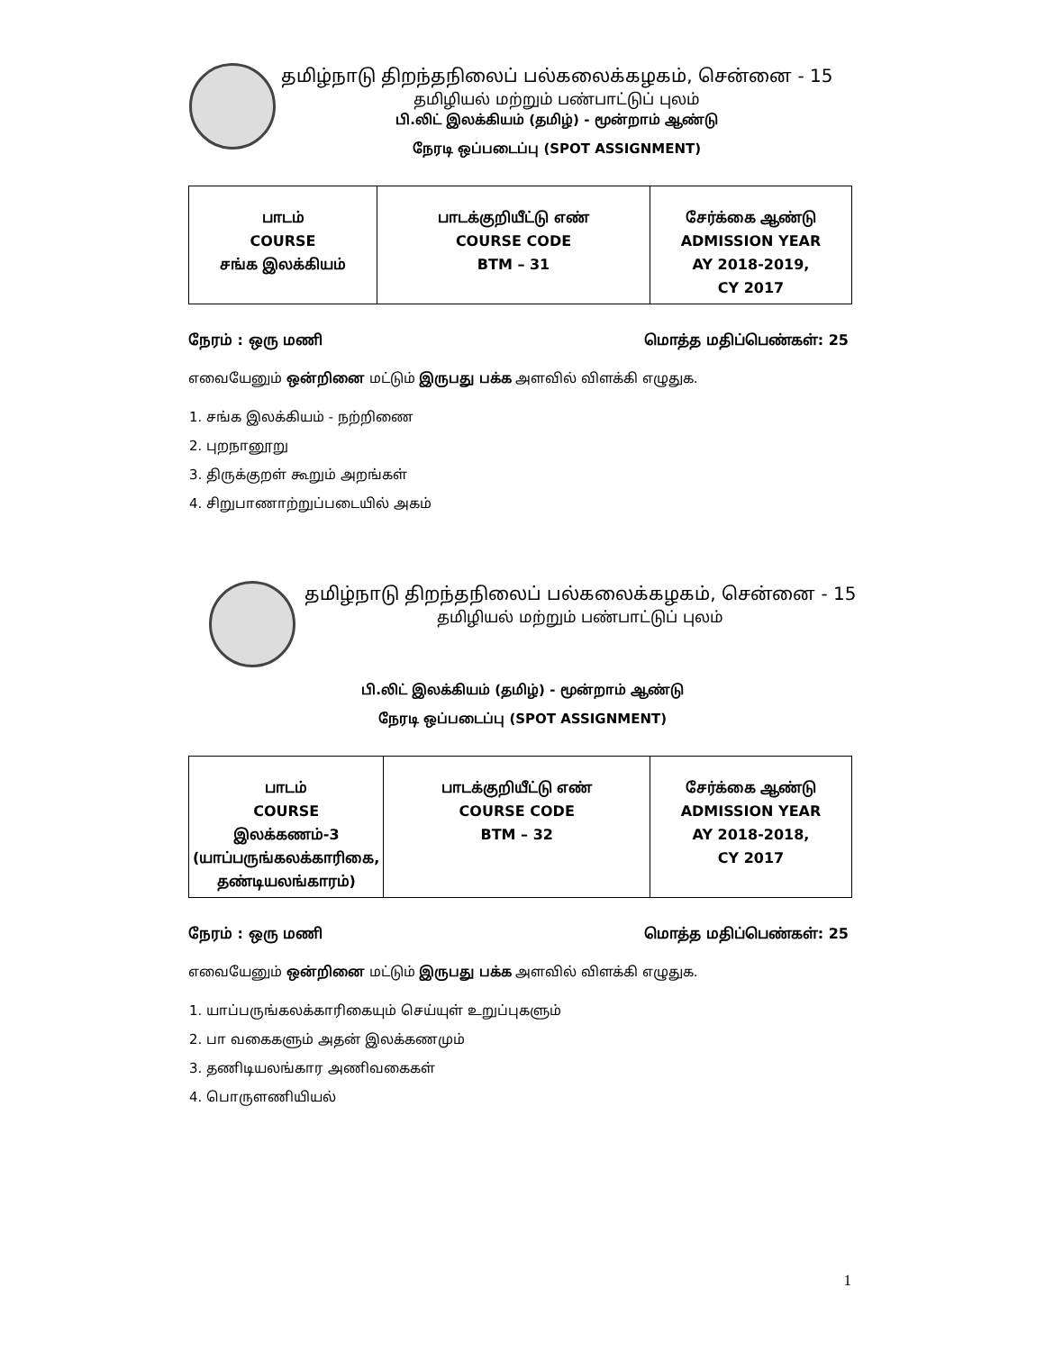தமிழ்நாடு திறந்தநிலைப் பல்கலைக்கழகம், சென்னை - 15
தமிழியல் மற்றும் பண்பாட்டுப் புலம்
பி.லிட் இலக்கியம் (தமிழ்) - மூன்றாம் ஆண்டு
நேரடி ஒப்படைப்பு (SPOT ASSIGNMENT)
| பாடம் COURSE சங்க இலக்கியம் | பாடக்குறியீட்டு எண் COURSE CODE BTM – 31 | சேர்க்கை ஆண்டு ADMISSION YEAR AY 2018-2019, CY 2017 |
நேரம் : ஒரு மணி மொத்த மதிப்பெண்கள்: 25
எவையேனும் ஒன்றினை மட்டும் இருபது பக்க அளவில் விளக்கி எழுதுக.
1. சங்க இலக்கியம் - நற்றிணை
2. புறநானூறு
3. திருக்குறள் கூறும் அறங்கள்
4. சிறுபாணாற்றுப்படையில் அகம்
தமிழ்நாடு திறந்தநிலைப் பல்கலைக்கழகம், சென்னை - 15
தமிழியல் மற்றும் பண்பாட்டுப் புலம்
பி.லிட் இலக்கியம் (தமிழ்) - மூன்றாம் ஆண்டு
நேரடி ஒப்படைப்பு (SPOT ASSIGNMENT)
| பாடம் COURSE இலக்கணம்-3 (யாப்பருங்கலக்காரிகை, தண்டியலங்காரம்) | பாடக்குறியீட்டு எண் COURSE CODE BTM – 32 | சேர்க்கை ஆண்டு ADMISSION YEAR AY 2018-2018, CY 2017 |
நேரம் : ஒரு மணி மொத்த மதிப்பெண்கள்: 25
எவையேனும் ஒன்றினை மட்டும் இருபது பக்க அளவில் விளக்கி எழுதுக.
1. யாப்பருங்கலக்காரிகையும் செய்யுள் உறுப்புகளும்
2. பா வகைகளும் அதன் இலக்கணமும்
3. தணிடியலங்கார அணிவகைகள்
4. பொருளணியியல்
1